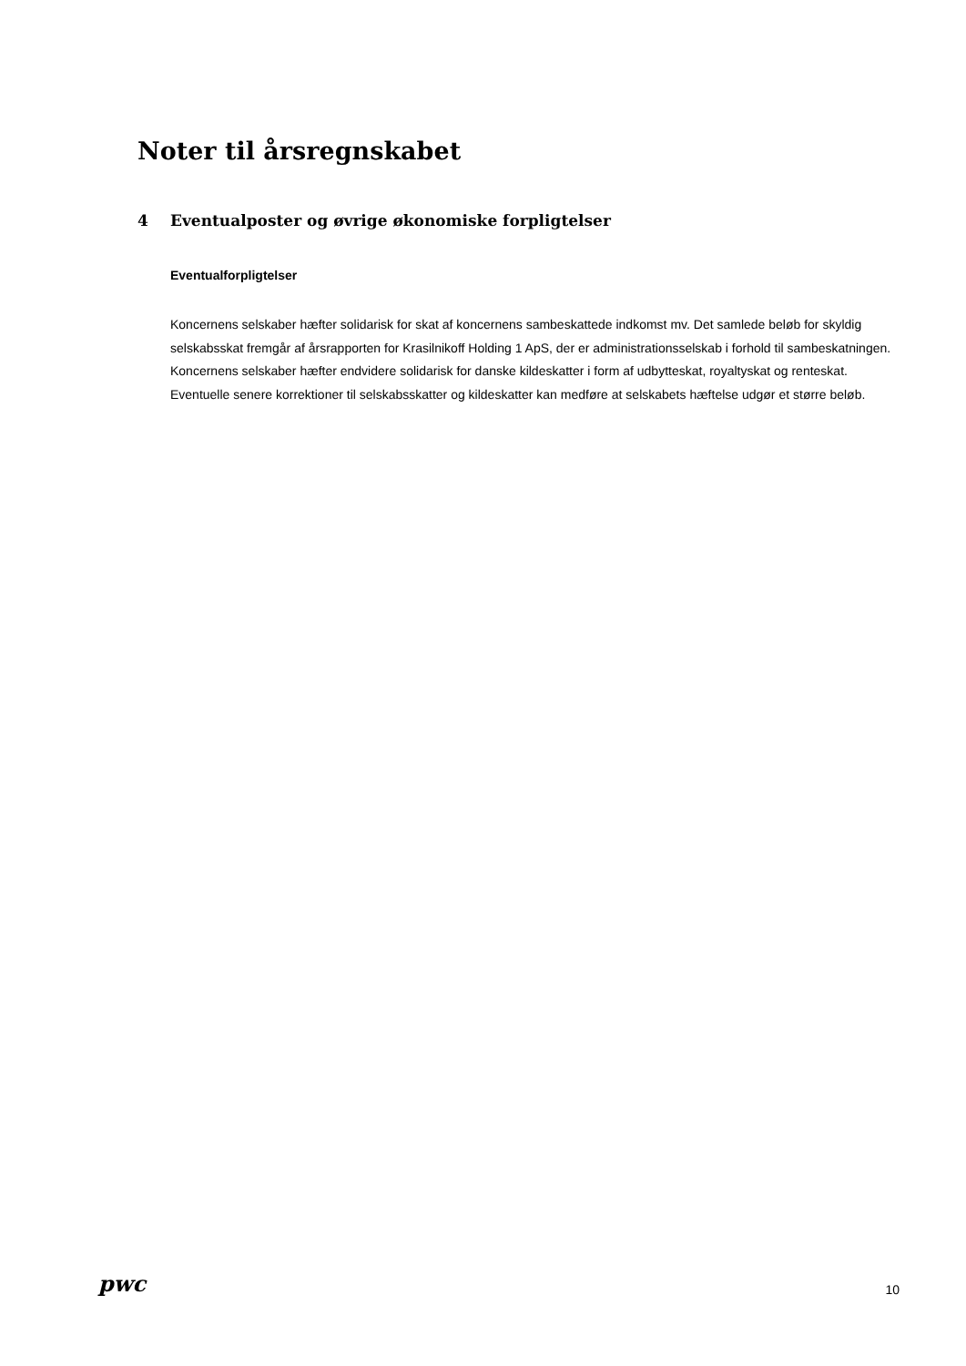Noter til årsregnskabet
4 Eventualposter og øvrige økonomiske forpligtelser
Eventualforpligtelser
Koncernens selskaber hæfter solidarisk for skat af koncernens sambeskattede indkomst mv. Det samlede beløb for skyldig selskabsskat fremgår af årsrapporten for Krasilnikoff Holding 1 ApS, der er administrationsselskab i forhold til sambeskatningen. Koncernens selskaber hæfter endvidere solidarisk for danske kildeskatter i form af udbytteskat, royaltyskat og renteskat. Eventuelle senere korrektioner til selskabsskatter og kildeskatter kan medføre at selskabets hæftelse udgør et større beløb.
pwc 10